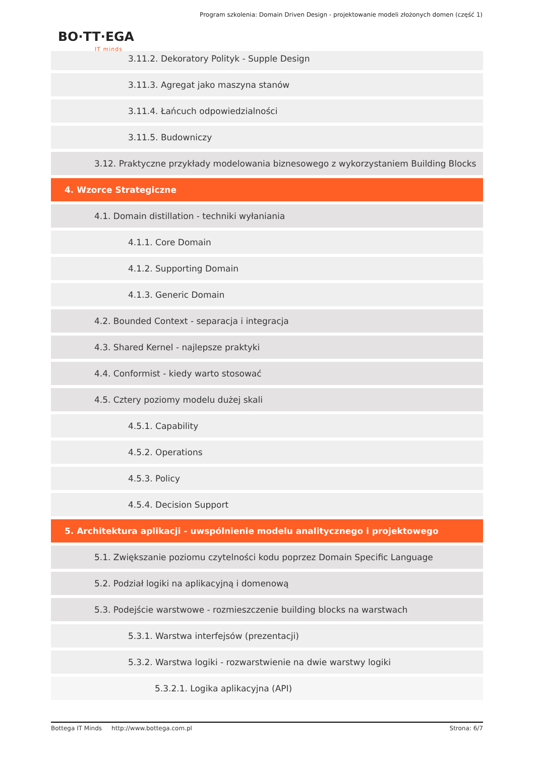Program szkolenia: Domain Driven Design - projektowanie modeli złożonych domen (część 1)
BO·TT·EGA
IT minds
3.11.2. Dekoratory Polityk - Supple Design
3.11.3. Agregat jako maszyna stanów
3.11.4. Łańcuch odpowiedzialności
3.11.5. Budowniczy
3.12. Praktyczne przykłady modelowania biznesowego z wykorzystaniem Building Blocks
4. Wzorce Strategiczne
4.1. Domain distillation - techniki wyłaniania
4.1.1. Core Domain
4.1.2. Supporting Domain
4.1.3. Generic Domain
4.2. Bounded Context - separacja i integracja
4.3. Shared Kernel - najlepsze praktyki
4.4. Conformist - kiedy warto stosować
4.5. Cztery poziomy modelu dużej skali
4.5.1. Capability
4.5.2. Operations
4.5.3. Policy
4.5.4. Decision Support
5. Architektura aplikacji - uwspólnienie modelu analitycznego i projektowego
5.1. Zwiększanie poziomu czytelności kodu poprzez Domain Specific Language
5.2. Podział logiki na aplikacyjną i domenową
5.3. Podejście warstwowe - rozmieszczenie building blocks na warstwach
5.3.1. Warstwa interfejsów (prezentacji)
5.3.2. Warstwa logiki - rozwarstwienie na dwie warstwy logiki
5.3.2.1. Logika aplikacyjna (API)
Bottega IT Minds http://www.bottega.com.pl Strona: 6/7